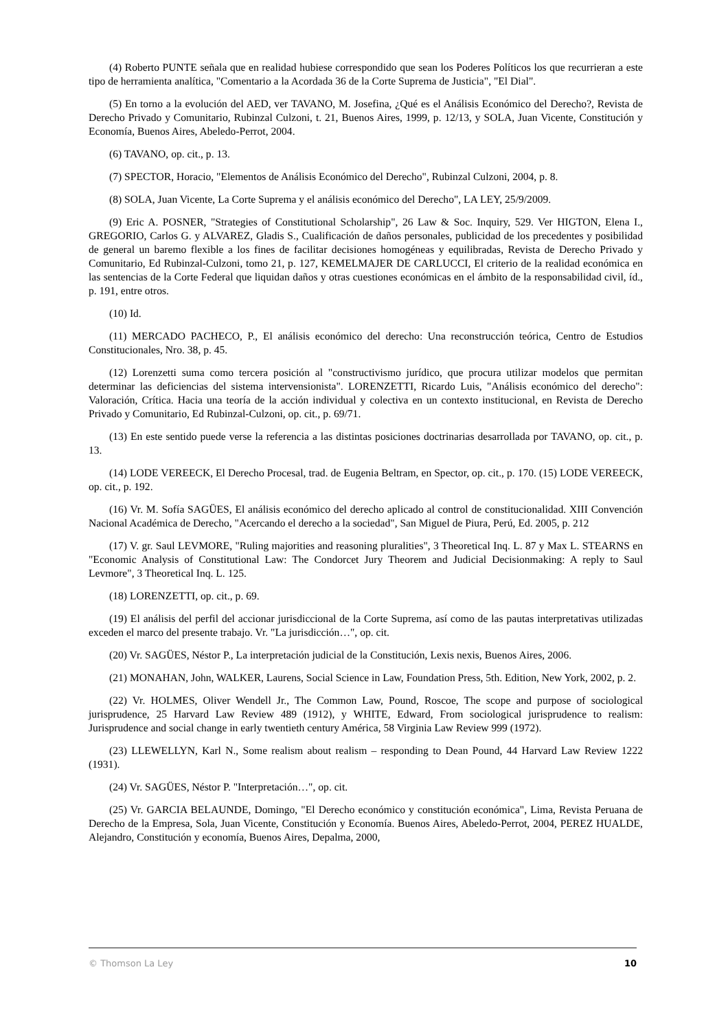(4) Roberto PUNTE señala que en realidad hubiese correspondido que sean los Poderes Políticos los que recurrieran a este tipo de herramienta analítica, "Comentario a la Acordada 36 de la Corte Suprema de Justicia", "El Dial".
(5) En torno a la evolución del AED, ver TAVANO, M. Josefina, ¿Qué es el Análisis Económico del Derecho?, Revista de Derecho Privado y Comunitario, Rubinzal Culzoni, t. 21, Buenos Aires, 1999, p. 12/13, y SOLA, Juan Vicente, Constitución y Economía, Buenos Aires, Abeledo-Perrot, 2004.
(6) TAVANO, op. cit., p. 13.
(7) SPECTOR, Horacio, "Elementos de Análisis Económico del Derecho", Rubinzal Culzoni, 2004, p. 8.
(8) SOLA, Juan Vicente, La Corte Suprema y el análisis económico del Derecho", LA LEY, 25/9/2009.
(9) Eric A. POSNER, "Strategies of Constitutional Scholarship", 26 Law & Soc. Inquiry, 529. Ver HIGTON, Elena I., GREGORIO, Carlos G. y ALVAREZ, Gladis S., Cualificación de daños personales, publicidad de los precedentes y posibilidad de general un baremo flexible a los fines de facilitar decisiones homogéneas y equilibradas, Revista de Derecho Privado y Comunitario, Ed Rubinzal-Culzoni, tomo 21, p. 127, KEMELMAJER DE CARLUCCI, El criterio de la realidad económica en las sentencias de la Corte Federal que liquidan daños y otras cuestiones económicas en el ámbito de la responsabilidad civil, íd., p. 191, entre otros.
(10) Id.
(11) MERCADO PACHECO, P., El análisis económico del derecho: Una reconstrucción teórica, Centro de Estudios Constitucionales, Nro. 38, p. 45.
(12) Lorenzetti suma como tercera posición al "constructivismo jurídico, que procura utilizar modelos que permitan determinar las deficiencias del sistema intervensionista". LORENZETTI, Ricardo Luis, "Análisis económico del derecho": Valoración, Crítica. Hacia una teoría de la acción individual y colectiva en un contexto institucional, en Revista de Derecho Privado y Comunitario, Ed Rubinzal-Culzoni, op. cit., p. 69/71.
(13) En este sentido puede verse la referencia a las distintas posiciones doctrinarias desarrollada por TAVANO, op. cit., p. 13.
(14) LODE VEREECK, El Derecho Procesal, trad. de Eugenia Beltram, en Spector, op. cit., p. 170. (15) LODE VEREECK, op. cit., p. 192.
(16) Vr. M. Sofía SAGÜES, El análisis económico del derecho aplicado al control de constitucionalidad. XIII Convención Nacional Académica de Derecho, "Acercando el derecho a la sociedad", San Miguel de Piura, Perú, Ed. 2005, p. 212
(17) V. gr. Saul LEVMORE, "Ruling majorities and reasoning pluralities", 3 Theoretical Inq. L. 87 y Max L. STEARNS en "Economic Analysis of Constitutional Law: The Condorcet Jury Theorem and Judicial Decisionmaking: A reply to Saul Levmore", 3 Theoretical Inq. L. 125.
(18) LORENZETTI, op. cit., p. 69.
(19) El análisis del perfil del accionar jurisdiccional de la Corte Suprema, así como de las pautas interpretativas utilizadas exceden el marco del presente trabajo. Vr. "La jurisdicción…", op. cit.
(20) Vr. SAGÜES, Néstor P., La interpretación judicial de la Constitución, Lexis nexis, Buenos Aires, 2006.
(21) MONAHAN, John, WALKER, Laurens, Social Science in Law, Foundation Press, 5th. Edition, New York, 2002, p. 2.
(22) Vr. HOLMES, Oliver Wendell Jr., The Common Law, Pound, Roscoe, The scope and purpose of sociological jurisprudence, 25 Harvard Law Review 489 (1912), y WHITE, Edward, From sociological jurisprudence to realism: Jurisprudence and social change in early twentieth century América, 58 Virginia Law Review 999 (1972).
(23) LLEWELLYN, Karl N., Some realism about realism – responding to Dean Pound, 44 Harvard Law Review 1222 (1931).
(24) Vr. SAGÜES, Néstor P. "Interpretación…", op. cit.
(25) Vr. GARCIA BELAUNDE, Domingo, "El Derecho económico y constitución económica", Lima, Revista Peruana de Derecho de la Empresa, Sola, Juan Vicente, Constitución y Economía. Buenos Aires, Abeledo-Perrot, 2004, PEREZ HUALDE, Alejandro, Constitución y economía, Buenos Aires, Depalma, 2000,
© Thomson La Ley 10